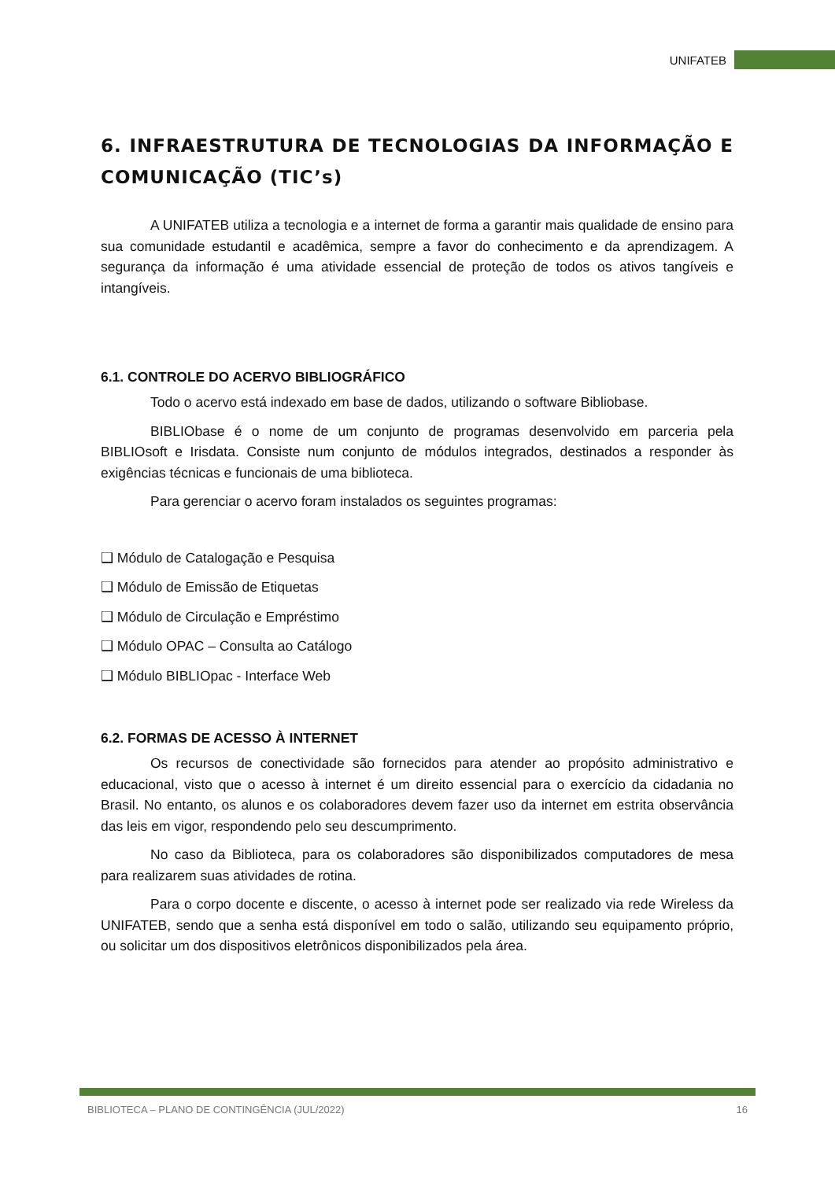UNIFATEB
6. INFRAESTRUTURA DE TECNOLOGIAS DA INFORMAÇÃO E COMUNICAÇÃO (TIC’s)
A UNIFATEB utiliza a tecnologia e a internet de forma a garantir mais qualidade de ensino para sua comunidade estudantil e acadêmica, sempre a favor do conhecimento e da aprendizagem. A segurança da informação é uma atividade essencial de proteção de todos os ativos tangíveis e intangíveis.
6.1. CONTROLE DO ACERVO BIBLIOGRÁFICO
Todo o acervo está indexado em base de dados, utilizando o software Bibliobase.
BIBLIObase é o nome de um conjunto de programas desenvolvido em parceria pela BIBLIOsoft e Irisdata. Consiste num conjunto de módulos integrados, destinados a responder às exigências técnicas e funcionais de uma biblioteca.
Para gerenciar o acervo foram instalados os seguintes programas:
❑ Módulo de Catalogação e Pesquisa
❑ Módulo de Emissão de Etiquetas
❑ Módulo de Circulação e Empréstimo
❑ Módulo OPAC – Consulta ao Catálogo
❑ Módulo BIBLIOpac - Interface Web
6.2. FORMAS DE ACESSO À INTERNET
Os recursos de conectividade são fornecidos para atender ao propósito administrativo e educacional, visto que o acesso à internet é um direito essencial para o exercício da cidadania no Brasil. No entanto, os alunos e os colaboradores devem fazer uso da internet em estrita observância das leis em vigor, respondendo pelo seu descumprimento.
No caso da Biblioteca, para os colaboradores são disponibilizados computadores de mesa para realizarem suas atividades de rotina.
Para o corpo docente e discente, o acesso à internet pode ser realizado via rede Wireless da UNIFATEB, sendo que a senha está disponível em todo o salão, utilizando seu equipamento próprio, ou solicitar um dos dispositivos eletrônicos disponibilizados pela área.
BIBLIOTECA – PLANO DE CONTINGÊNCIA (JUL/2022) 16